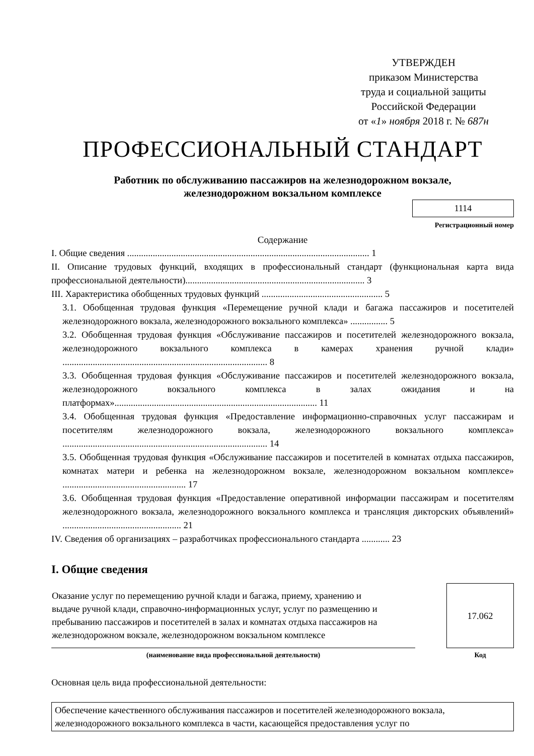УТВЕРЖДЕН
приказом Министерства
труда и социальной защиты
Российской Федерации
от «1» ноября 2018 г. № 687н
ПРОФЕССИОНАЛЬНЫЙ СТАНДАРТ
Работник по обслуживанию пассажиров на железнодорожном вокзале,
железнодорожном вокзальном комплексе
1114
Регистрационный номер
Содержание
I. Общие сведения ........................................................................................................ 1
II. Описание трудовых функций, входящих в профессиональный стандарт (функциональная карта вида профессиональной деятельности)............................................................................. 3
III. Характеристика обобщенных трудовых функций .................................................... 5
3.1. Обобщенная трудовая функция «Перемещение ручной клади и багажа пассажиров и посетителей железнодорожного вокзала, железнодорожного вокзального комплекса» ................ 5
3.2. Обобщенная трудовая функция «Обслуживание пассажиров и посетителей железнодорожного вокзала, железнодорожного вокзального комплекса в камерах хранения ручной клади» ........................................................................................ 8
3.3. Обобщенная трудовая функция «Обслуживание пассажиров и посетителей железнодорожного вокзала, железнодорожного вокзального комплекса в залах ожидания и на платформах»....................................................................................... 11
3.4. Обобщенная трудовая функция «Предоставление информационно-справочных услуг пассажирам и посетителям железнодорожного вокзала, железнодорожного вокзального комплекса» ........................................................................................ 14
3.5. Обобщенная трудовая функция «Обслуживание пассажиров и посетителей в комнатах отдыха пассажиров, комнатах матери и ребенка на железнодорожном вокзале, железнодорожном вокзальном комплексе» ..................................................... 17
3.6. Обобщенная трудовая функция «Предоставление оперативной информации пассажирам и посетителям железнодорожного вокзала, железнодорожного вокзального комплекса и трансляция дикторских объявлений» ................................................... 21
IV. Сведения об организациях – разработчиках профессионального стандарта ............ 23
I. Общие сведения
| Оказание услуг по перемещению ручной клади и багажа, приему, хранению и выдаче ручной клади, справочно-информационных услуг, услуг по размещению и пребыванию пассажиров и посетителей в залах и комнатах отдыха пассажиров на железнодорожном вокзале, железнодорожном вокзальном комплексе | | 17.062 |
| (наименование вида профессиональной деятельности) | | Код |
Основная цель вида профессиональной деятельности:
Обеспечение качественного обслуживания пассажиров и посетителей железнодорожного вокзала, железнодорожного вокзального комплекса в части, касающейся предоставления услуг по